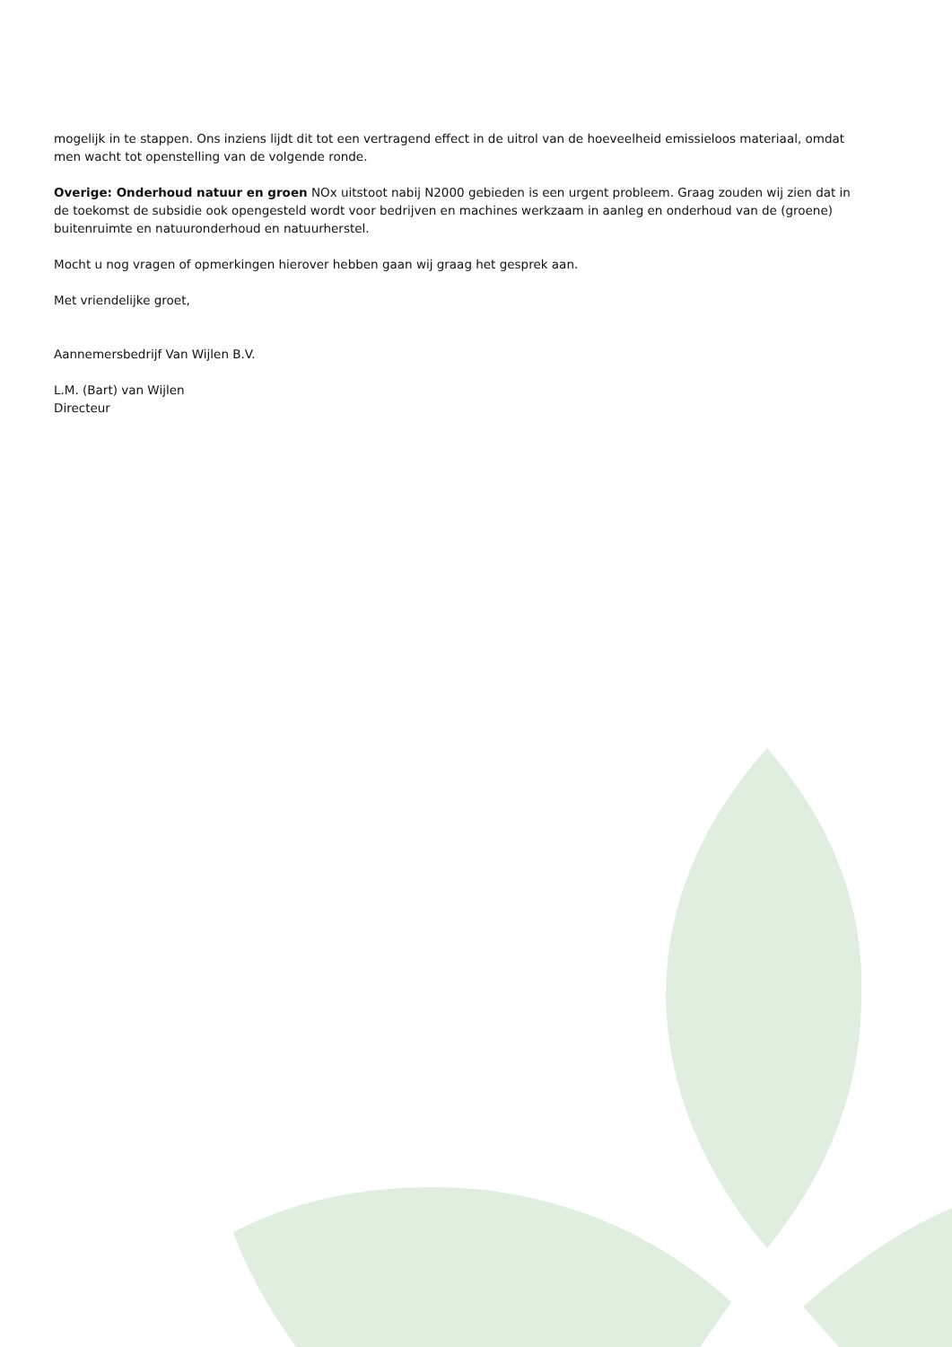mogelijk in te stappen. Ons inziens lijdt dit tot een vertragend effect in de uitrol van de hoeveelheid emissieloos materiaal, omdat men wacht tot openstelling van de volgende ronde.
Overige: Onderhoud natuur en groen NOx uitstoot nabij N2000 gebieden is een urgent probleem. Graag zouden wij zien dat in de toekomst de subsidie ook opengesteld wordt voor bedrijven en machines werkzaam in aanleg en onderhoud van de (groene) buitenruimte en natuuronderhoud en natuurherstel.
Mocht u nog vragen of opmerkingen hierover hebben gaan wij graag het gesprek aan.
Met vriendelijke groet,
Aannemersbedrijf Van Wijlen B.V.
L.M. (Bart) van Wijlen
Directeur